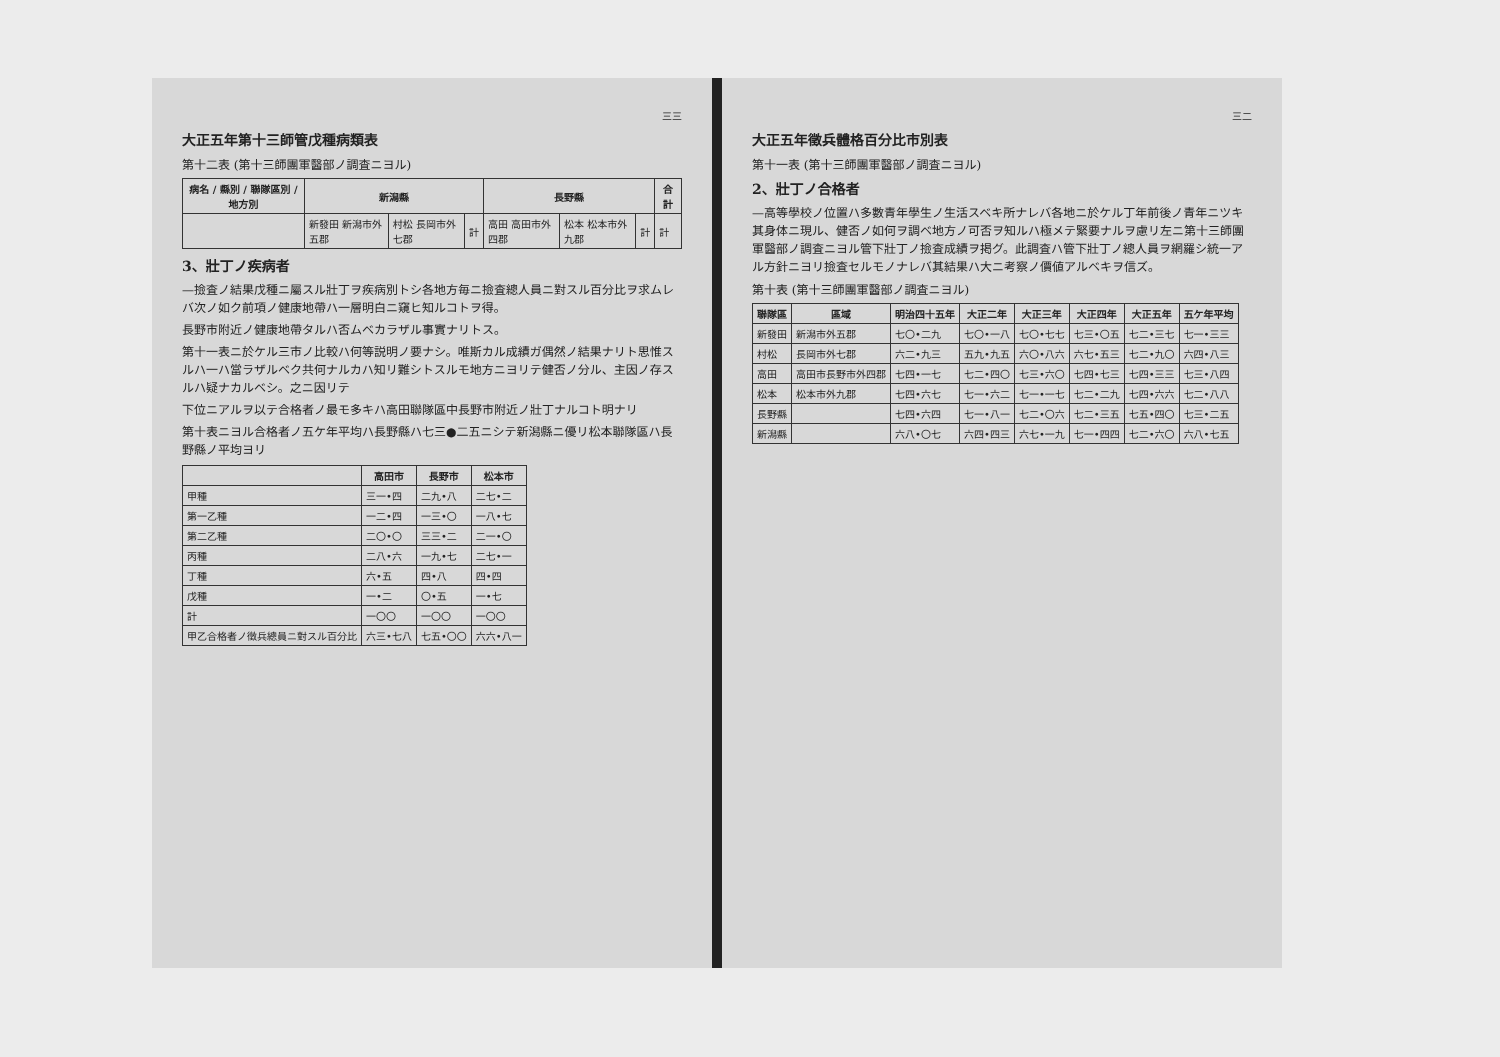三三
大正五年第十三師管戊種病類表
第十二表 (第十三師團軍醫部ノ調査ニヨル)
| 病名 / 縣別 / 聯隊區別 / 地方別 | 新潟縣 | | | 長野縣 | | | 合計 |
| --- | --- | --- | --- | --- | --- | --- | --- |
| | 新發田 新潟市外五郡 | 村松 長岡市外七郡 | 計 | 高田 高田市外四郡 | 松本 松本市外九郡 | 計 | 計 |
3、壯丁ノ疾病者
—撿査ノ結果戊種ニ屬スル壯丁ヲ疾病別トシ各地方毎ニ撿査總人員ニ對スル百分比ヲ求ムレバ次ノ如ク前項ノ健康地帶ハ一層明白ニ窺ヒ知ルコトヲ得。
長野市附近ノ健康地帶タルハ否ムベカラザル事實ナリトス。
第十一表ニ於ケル三市ノ比較ハ何等説明ノ要ナシ。唯斯カル成績ガ偶然ノ結果ナリト思惟スルハ一ハ當ラザルベク共何ナルカハ知リ難シトスルモ地方ニヨリテ健否ノ分ル、主因ノ存スルハ疑ナカルベシ。之ニ因リテ
下位ニアルヲ以テ合格者ノ最モ多キハ高田聯隊區中長野市附近ノ壯丁ナルコト明ナリ
第十表ニヨル合格者ノ五ケ年平均ハ長野縣ハ七三●二五ニシテ新潟縣ニ優リ松本聯隊區ハ長野縣ノ平均ヨリ
| | 高田市 | 長野市 | 松本市 |
| --- | --- | --- | --- |
| 甲種 | 三一•四 | 二九•八 | 二七•二 |
| 第一乙種 | 一二•四 | 一三•〇 | 一八•七 |
| 第二乙種 | 二〇•〇 | 三三•二 | 二一•〇 |
| 丙種 | 二八•六 | 一九•七 | 二七•一 |
| 丁種 | 六•五 | 四•八 | 四•四 |
| 戊種 | 一•二 | 〇•五 | 一•七 |
| 計 | 一〇〇 | 一〇〇 | 一〇〇 |
| 甲乙合格者ノ徵兵總員ニ對スル百分比 | 六三•七八 | 七五•〇〇 | 六六•八一 |
三二
大正五年徵兵體格百分比市別表
第十一表 (第十三師團軍醫部ノ調査ニヨル)
2、壯丁ノ合格者
—高等學校ノ位置ハ多數青年學生ノ生活スベキ所ナレバ各地ニ於ケル丁年前後ノ青年ニツキ其身体ニ現ル、健否ノ如何ヲ調ベ地方ノ可否ヲ知ルハ極メテ緊要ナルヲ慮リ左ニ第十三師團軍醫部ノ調査ニヨル管下壯丁ノ撿査成績ヲ掲グ。此調査ハ管下壯丁ノ總人員ヲ網羅シ統一アル方針ニヨリ撿査セルモノナレバ其結果ハ大ニ考察ノ價値アルベキヲ信ズ。
第十表 (第十三師團軍醫部ノ調査ニヨル)
| 聯隊區 | 區域 | 明治四十五年 | 大正二年 | 大正三年 | 大正四年 | 大正五年 | 五ケ年平均 |
| --- | --- | --- | --- | --- | --- | --- | --- |
| 新發田 | 新潟市外五郡 | 七〇•二九 | 七〇•一八 | 七〇•七七 | 七三•〇五 | 七二•三七 | 七一•三三 |
| 村松 | 長岡市外七郡 | 六二•九三 | 五九•九五 | 六〇•八六 | 六七•五三 | 七二•九〇 | 六四•八三 |
| 高田 | 高田市長野市外四郡 | 七四•一七 | 七二•四〇 | 七三•六〇 | 七四•七三 | 七四•三三 | 七三•八四 |
| 松本 | 松本市外九郡 | 七四•六七 | 七一•六二 | 七一•一七 | 七二•二九 | 七四•六六 | 七二•八八 |
| 長野縣 | | 七四•六四 | 七一•八一 | 七二•〇六 | 七二•三五 | 七五•四〇 | 七三•二五 |
| 新潟縣 | | 六八•〇七 | 六四•四三 | 六七•一九 | 七一•四四 | 七二•六〇 | 六八•七五 |